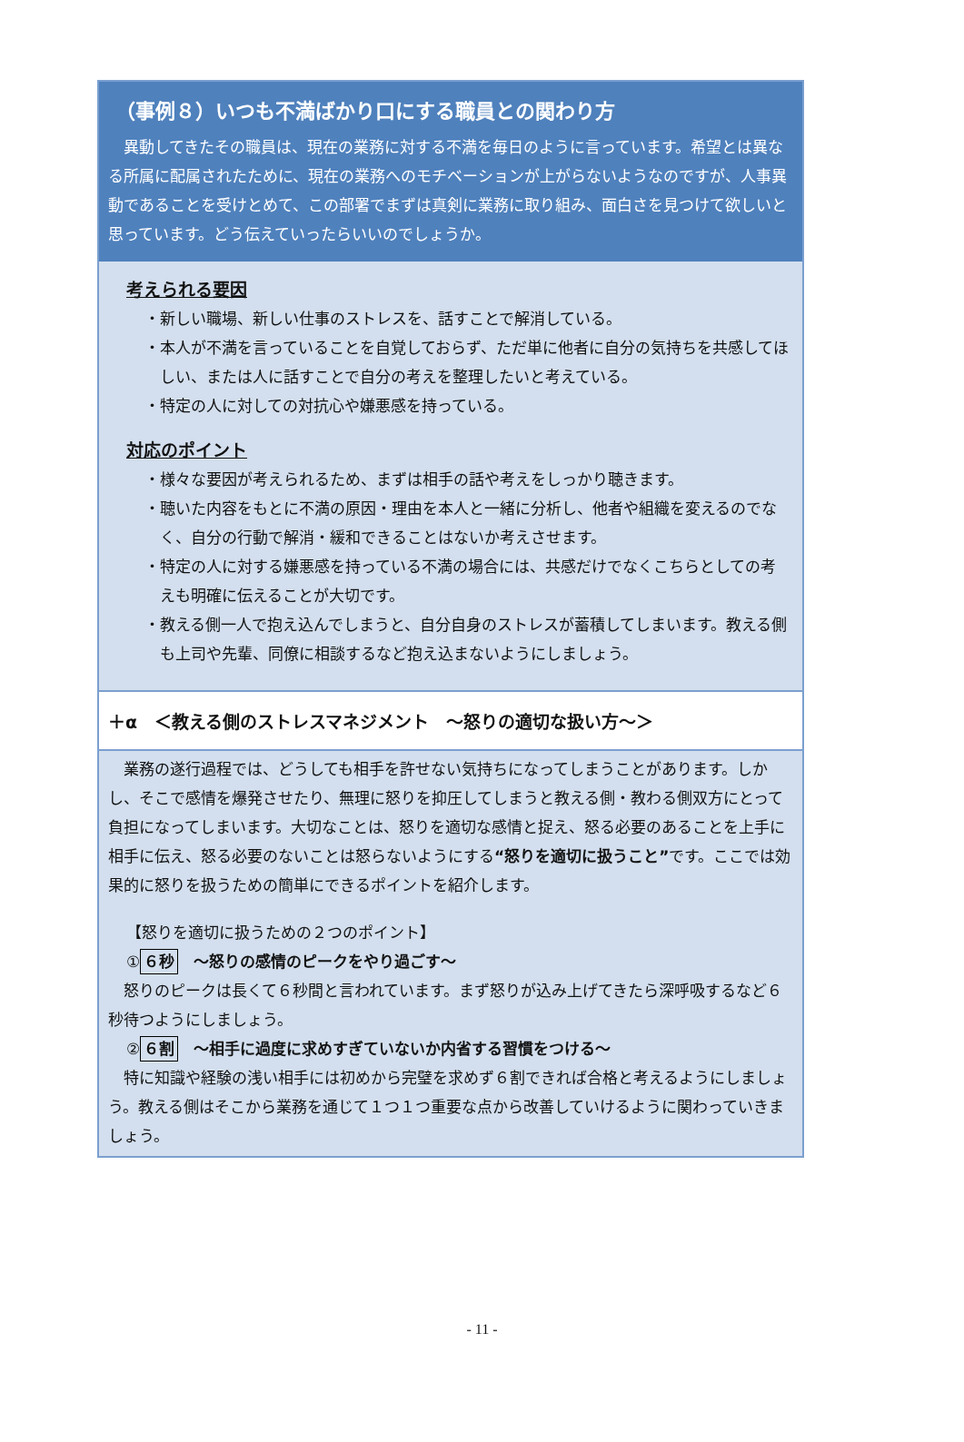（事例８）いつも不満ばかり口にする職員との関わり方
異動してきたその職員は、現在の業務に対する不満を毎日のように言っています。希望とは異なる所属に配属されたために、現在の業務へのモチベーションが上がらないようなのですが、人事異動であることを受けとめて、この部署でまずは真剣に業務に取り組み、面白さを見つけて欲しいと思っています。どう伝えていったらいいのでしょうか。
考えられる要因
・新しい職場、新しい仕事のストレスを、話すことで解消している。
・本人が不満を言っていることを自覚しておらず、ただ単に他者に自分の気持ちを共感してほしい、または人に話すことで自分の考えを整理したいと考えている。
・特定の人に対しての対抗心や嫌悪感を持っている。
対応のポイント
・様々な要因が考えられるため、まずは相手の話や考えをしっかり聴きます。
・聴いた内容をもとに不満の原因・理由を本人と一緒に分析し、他者や組織を変えるのでなく、自分の行動で解消・緩和できることはないか考えさせます。
・特定の人に対する嫌悪感を持っている不満の場合には、共感だけでなくこちらとしての考えも明確に伝えることが大切です。
・教える側一人で抱え込んでしまうと、自分自身のストレスが蓄積してしまいます。教える側も上司や先輩、同僚に相談するなど抱え込まないようにしましょう。
＋α　＜教える側のストレスマネジメント　～怒りの適切な扱い方～＞
業務の遂行過程では、どうしても相手を許せない気持ちになってしまうことがあります。しかし、そこで感情を爆発させたり、無理に怒りを抑圧してしまうと教える側・教わる側双方にとって負担になってしまいます。大切なことは、怒りを適切な感情と捉え、怒る必要のあることを上手に相手に伝え、怒る必要のないことは怒らないようにする“怒りを適切に扱うこと”です。ここでは効果的に怒りを扱うための簡単にできるポイントを紹介します。
【怒りを適切に扱うための２つのポイント】
① ６秒　～怒りの感情のピークをやり過ごす～
怒りのピークは長くて６秒間と言われています。まず怒りが込み上げてきたら深呼吸するなど６秒待つようにしましょう。
② ６割　～相手に過度に求めすぎていないか内省する習慣をつける～
特に知識や経験の浅い相手には初めから完璧を求めず６割できれば合格と考えるようにしましょう。教える側はそこから業務を通じて１つ１つ重要な点から改善していけるように関わっていきましょう。
- 11 -